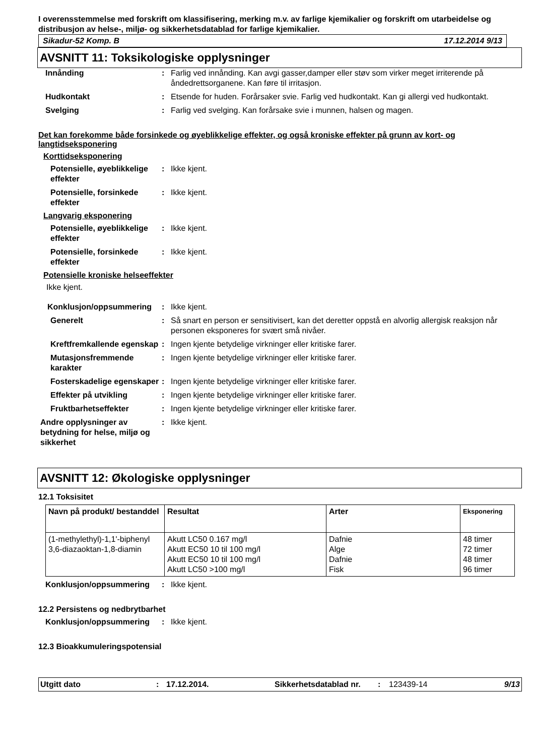I overensstemmelse med forskrift om klassifisering, merking m.v. av farlige kjemikalier og forskrift om utarbeidelse og distribusjon av helse-, miljø- og sikkerhetsdatablad for farlige kjemikalier.
Sikadur-52 Komp. B 17.12.2014 9/13
AVSNITT 11: Toksikologiske opplysninger
Innånding : Farlig ved innånding. Kan avgi gasser,damper eller støv som virker meget irriterende på åndedrettsorganene. Kan føre til irritasjon.
Hudkontakt : Etsende for huden. Forårsaker svie. Farlig ved hudkontakt. Kan gi allergi ved hudkontakt.
Svelging : Farlig ved svelging. Kan forårsake svie i munnen, halsen og magen.
Det kan forekomme både forsinkede og øyeblikkelige effekter, og også kroniske effekter på grunn av kort- og langtidseksponering
Korttidseksponering
Potensielle, øyeblikkelige effekter
: Ikke kjent.
Potensielle, forsinkede effekter
: Ikke kjent.
Langvarig eksponering
Potensielle, øyeblikkelige effekter
: Ikke kjent.
Potensielle, forsinkede effekter
: Ikke kjent.
Potensielle kroniske helseeffekter
Ikke kjent.
Konklusjon/oppsummering : Ikke kjent.
Generelt : Så snart en person er sensitivisert, kan det deretter oppstå en alvorlig allergisk reaksjon når personen eksponeres for svært små nivåer.
Kreftfremkallende egenskap
: Ingen kjente betydelige virkninger eller kritiske farer.
Mutasjonsfremmende karakter
: Ingen kjente betydelige virkninger eller kritiske farer.
Fosterskadelige egenskaper
: Ingen kjente betydelige virkninger eller kritiske farer.
Effekter på utvikling : Ingen kjente betydelige virkninger eller kritiske farer.
Fruktbarhetseffekter : Ingen kjente betydelige virkninger eller kritiske farer.
Andre opplysninger av betydning for helse, miljø og sikkerhet
: Ikke kjent.
AVSNITT 12: Økologiske opplysninger
12.1 Toksisitet
| Navn på produkt/ bestanddel | Resultat | Arter | Eksponering |
| --- | --- | --- | --- |
| (1-methylethyl)-1,1'-biphenyl 3,6-diazaoktan-1,8-diamin | Akutt LC50 0.167 mg/l Akutt EC50 10 til 100 mg/l Akutt EC50 10 til 100 mg/l Akutt LC50 >100 mg/l | Dafnie Alge Dafnie Fisk | 48 timer 72 timer 48 timer 96 timer |
Konklusjon/oppsummering : Ikke kjent.
12.2 Persistens og nedbrytbarhet
Konklusjon/oppsummering : Ikke kjent.
12.3 Bioakkumuleringspotensial
Utgitt dato: 17.12.2014. Sikkerhetsdatablad nr.: 123439-14 9/13